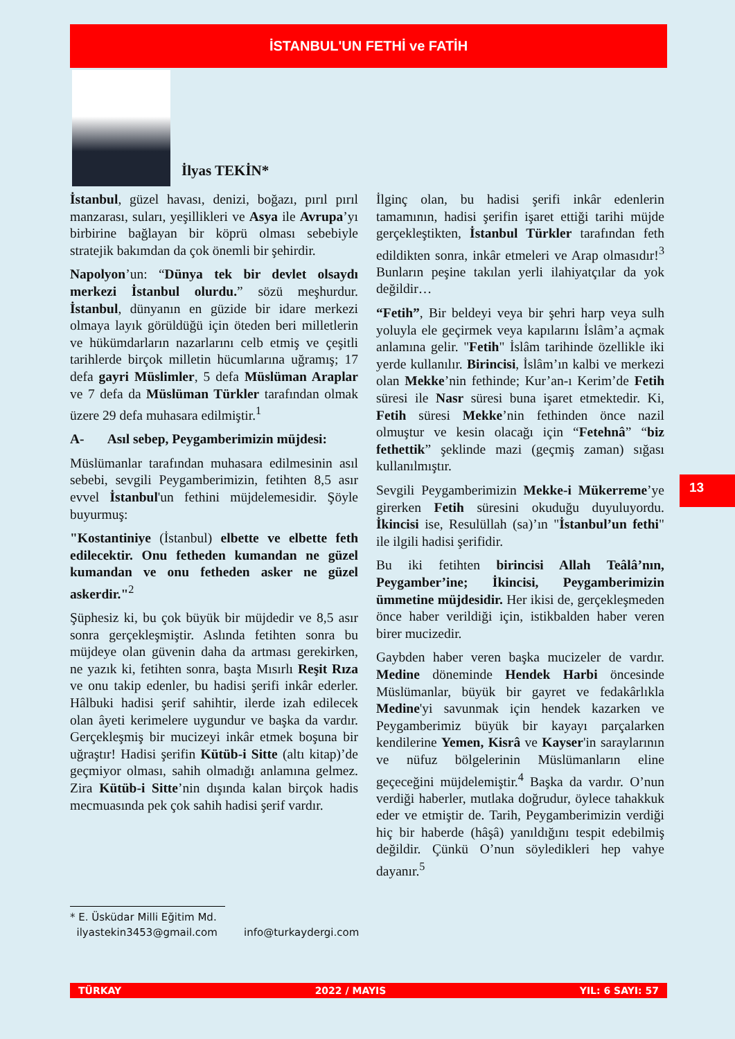İSTANBUL'UN FETHİ ve FATİH
İlyas TEKİN*
İstanbul, güzel havası, denizi, boğazı, pırıl pırıl manzarası, suları, yeşillikleri ve Asya ile Avrupa’yı birbirine bağlayan bir köprü olması sebebiyle stratejik bakımdan da çok önemli bir şehirdir.
Napolyon’un: “Dünya tek bir devlet olsaydı merkezi İstanbul olurdu.” sözü meşhurdur. İstanbul, dünyanın en güzide bir idare merkezi olmaya layık görüldüğü için öteden beri milletlerin ve hükümdarların nazarlarını celb etmiş ve çeşitli tarihlerde birçok milletin hücumlarına uğramış; 17 defa gayri Müslimler, 5 defa Müslüman Araplar ve 7 defa da Müslüman Türkler tarafından olmak üzere 29 defa muhasara edilmiştir.<sup>1</sup>
A- Asıl sebep, Peygamberimizin müjdesi:
Müslümanlar tarafından muhasara edilmesinin asıl sebebi, sevgili Peygamberimizin, fetihten 8,5 asır evvel İstanbul'un fethini müjdelemesidir. Şöyle buyurmuş:
"Kostantiniye (İstanbul) elbette ve elbette feth edilecektir. Onu fetheden kumandan ne güzel kumandan ve onu fetheden asker ne güzel askerdir."<sup>2</sup>
Şüphesiz ki, bu çok büyük bir müjdedir ve 8,5 asır sonra gerçekleşmiştir. Aslında fetihten sonra bu müjdeye olan güvenin daha da artması gerekirken, ne yazık ki, fetihten sonra, başta Mısırlı Reşit Rıza ve onu takip edenler, bu hadisi şerifi inkâr ederler. Hâlbuki hadisi şerif sahihtir, ilerde izah edilecek olan âyeti kerimelere uygundur ve başka da vardır. Gerçekleşmiş bir mucizeyi inkâr etmek boşuna bir uğraştır! Hadisi şerifin Kütüb-i Sitte (altı kitap)’de geçmiyor olması, sahih olmadığı anlamına gelmez. Zira Kütüb-i Sitte’nin dışında kalan birçok hadis mecmuasında pek çok sahih hadisi şerif vardır.
İlginç olan, bu hadisi şerifi inkâr edenlerin tamamının, hadisi şerifin işaret ettiği tarihi müjde gerçekleştikten, İstanbul Türkler tarafından feth edildikten sonra, inkâr etmeleri ve Arap olmasıdır!<sup>3</sup> Bunların peşine takılan yerli ilahiyatçılar da yok değildir…
“Fetih”, Bir beldeyi veya bir şehri harp veya sulh yoluyla ele geçirmek veya kapılarını İslâm’a açmak anlamına gelir. "Fetih" İslâm tarihinde özellikle iki yerde kullanılır. Birincisi, İslâm’ın kalbi ve merkezi olan Mekke’nin fethinde; Kur’an-ı Kerim’de Fetih süresi ile Nasr süresi buna işaret etmektedir. Ki, Fetih süresi Mekke’nin fethinden önce nazil olmuştur ve kesin olacağı için “Fetehnâ” “biz fethettik” şeklinde mazi (geçmiş zaman) sığası kullanılmıştır.
Sevgili Peygamberimizin Mekke-i Mükerreme’ye girerken Fetih süresini okuduğu duyuluyordu. İkincisi ise, Resulüllah (sa)’ın "İstanbul’un fethi" ile ilgili hadisi şerifidir.
Bu iki fetihten birincisi Allah Teâlâ’nın, Peygamber’ine; İkincisi, Peygamberimizin ümmetine müjdesidir. Her ikisi de, gerçekleşmeden önce haber verildiği için, istikbalden haber veren birer mucizedir.
Gaybden haber veren başka mucizeler de vardır. Medine döneminde Hendek Harbi öncesinde Müslümanlar, büyük bir gayret ve fedakârlıkla Medine'yi savunmak için hendek kazarken ve Peygamberimiz büyük bir kayayı parçalarken kendilerine Yemen, Kisrâ ve Kayser'in saraylarının ve nüfuz bölgelerinin Müslümanların eline geçeceğini müjdelemiştir.<sup>4</sup> Başka da vardır. O’nun verdiği haberler, mutlaka doğrudur, öylece tahakkuk eder ve etmiştir de. Tarih, Peygamberimizin verdiği hiç bir haberde (hâşâ) yanıldığını tespit edebilmiş değildir. Çünkü O’nun söyledikleri hep vahye dayanır.<sup>5</sup>
13
* E. Üsküdar Milli Eğitim Md.
ilyastekin3453@gmail.com info@turkaydergi.com
TÜRKAY 2022 / MAYIS YIL: 6 SAYI: 57